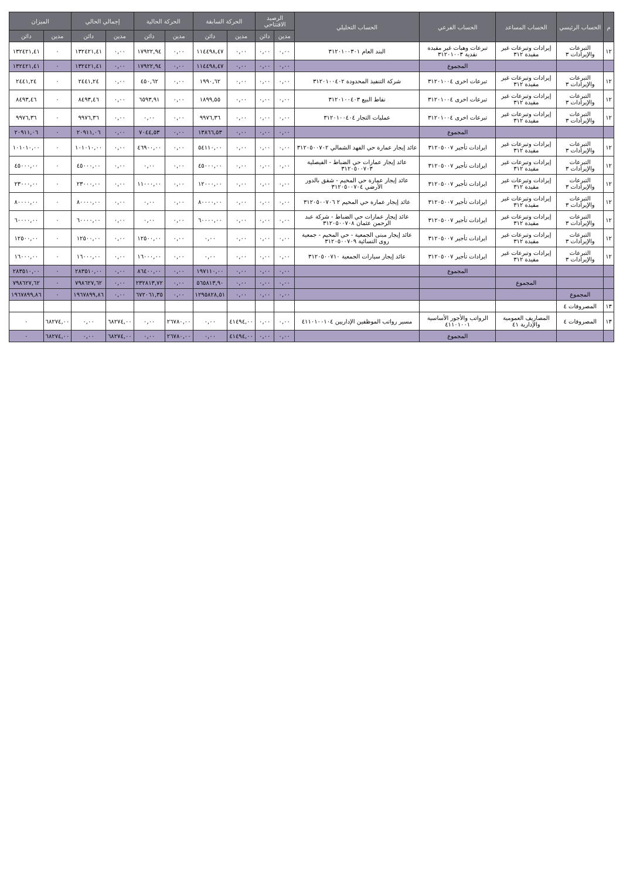| م | الحساب الرئيسي | الحساب المساعد | الحساب الفرعي | الحساب التحليلي | الرصيد الافتتاحي | | الحركة السابقة | | الحركة الحالية | | إجمالي الحالي | | الميزان | |
| --- | --- | --- | --- | --- | --- | --- | --- | --- | --- | --- | --- | --- | --- | --- |
| | | | | | مدين | دائن | مدين | دائن | مدين | دائن | مدين | دائن | مدين | دائن |
| ١٢ | التبرعات والإيرادات ٣ | إيرادات وتبرعات غير مقيدة ٣١٢ | تبرعات وهبات غير مقيدة نقدية ٣١٢٠١٠٠٣ | البند العام ٣١٢٠١٠٠٣٠١ | ٠,٠٠ | ٠,٠٠ | ٠,٠٠ | ١١٤٤٩٨,٤٧ | ٠,٠٠ | ١٧٩٢٢,٩٤ | ٠,٠٠ | ١٣٢٤٢١,٤١ | ٠ | ١٣٢٤٢١,٤١ |
| | | | المجموع | | ٠,٠٠ | ٠,٠٠ | ٠,٠٠ | ١١٤٤٩٨,٤٧ | ٠,٠٠ | ١٧٩٢٢,٩٤ | ٠,٠٠ | ١٣٢٤٢١,٤١ | ٠ | ١٣٢٤٢١,٤١ |
| ١٢ | التبرعات والإيرادات ٣ | إيرادات وتبرعات غير مقيدة ٣١٢ | تبرعات اخرى ٣١٢٠١٠٠٤ | شركة التنفيذ المحدودة ٣١٢٠١٠٠٤٠٢ | ٠,٠٠ | ٠,٠٠ | ٠,٠٠ | ١٩٩٠,٦٢ | ٠,٠٠ | ٤٥٠,٦٢ | ٠,٠٠ | ٢٤٤١,٢٤ | ٠ | ٢٤٤١,٢٤ |
| ١٢ | التبرعات والإيرادات ٣ | إيرادات وتبرعات غير مقيدة ٣١٢ | تبرعات اخرى ٣١٢٠١٠٠٤ | نقاط البيع ٣١٢٠١٠٠٤٠٣ | ٠,٠٠ | ٠,٠٠ | ٠,٠٠ | ١٨٩٩,٥٥ | ٠,٠٠ | ٦٥٩٣,٩١ | ٠,٠٠ | ٨٤٩٣,٤٦ | ٠ | ٨٤٩٣,٤٦ |
| ١٢ | التبرعات والإيرادات ٣ | إيرادات وتبرعات غير مقيدة ٣١٢ | تبرعات اخرى ٣١٢٠١٠٠٤ | عمليات التجار ٣١٢٠١٠٠٤٠٤ | ٠,٠٠ | ٠,٠٠ | ٠,٠٠ | ٩٩٧٦,٣٦ | ٠,٠٠ | ٠,٠٠ | ٠,٠٠ | ٩٩٧٦,٣٦ | ٠ | ٩٩٧٦,٣٦ |
| | | | المجموع | | ٠,٠٠ | ٠,٠٠ | ٠,٠٠ | ١٣٨٦٦,٥٣ | ٠,٠٠ | ٧٠٤٤,٥٣ | ٠,٠٠ | ٢٠٩١١,٠٦ | ٠ | ٢٠٩١١,٠٦ |
| ١٢ | التبرعات والإيرادات ٣ | إيرادات وتبرعات غير مقيدة ٣١٢ | ايرادات تأجير ٣١٢٠٥٠٠٧ | عائد إيجار عمارة حي الفهد الشمالي ٣١٢٠٥٠٠٧٠٢ | ٠,٠٠ | ٠,٠٠ | ٠,٠٠ | ٥٤١١٠,٠٠ | ٠,٠٠ | ٤٦٩٠٠,٠٠ | ٠,٠٠ | ١٠١٠١٠,٠٠ | ٠ | ١٠١٠١٠,٠٠ |
| ١٢ | التبرعات والإيرادات ٣ | إيرادات وتبرعات غير مقيدة ٣١٢ | ايرادات تأجير ٣١٢٠٥٠٠٧ | عائد إيجار عمارات حي الضباط - الفيصلية ٣١٢٠٥٠٠٧٠٣ | ٠,٠٠ | ٠,٠٠ | ٠,٠٠ | ٤٥٠٠٠,٠٠ | ٠,٠٠ | ٠,٠٠ | ٠,٠٠ | ٤٥٠٠٠,٠٠ | ٠ | ٤٥٠٠٠,٠٠ |
| ١٢ | التبرعات والإيرادات ٣ | إيرادات وتبرعات غير مقيدة ٣١٢ | ايرادات تأجير ٣١٢٠٥٠٠٧ | عائد إيجار عمارة حي المخيم - شقق بالدور الأرضي ٣١٢٠٥٠٠٧٠٤ | ٠,٠٠ | ٠,٠٠ | ٠,٠٠ | ١٢٠٠٠,٠٠ | ٠,٠٠ | ١١٠٠٠,٠٠ | ٠,٠٠ | ٢٣٠٠٠,٠٠ | ٠ | ٢٣٠٠٠,٠٠ |
| ١٢ | التبرعات والإيرادات ٣ | إيرادات وتبرعات غير مقيدة ٣١٢ | ايرادات تأجير ٣١٢٠٥٠٠٧ | عائد إيجار عمارة حي المخيم ٢ ٣١٢٠٥٠٠٧٠٦ | ٠,٠٠ | ٠,٠٠ | ٠,٠٠ | ٨٠٠٠٠,٠٠ | ٠,٠٠ | ٠,٠٠ | ٠,٠٠ | ٨٠٠٠٠,٠٠ | ٠ | ٨٠٠٠٠,٠٠ |
| ١٢ | التبرعات والإيرادات ٣ | إيرادات وتبرعات غير مقيدة ٣١٢ | ايرادات تأجير ٣١٢٠٥٠٠٧ | عائد إيجار عمارات حي الضباط - شركة عبد الرحمن عثمان ٣١٢٠٥٠٠٧٠٨ | ٠,٠٠ | ٠,٠٠ | ٠,٠٠ | ٦٠٠٠٠,٠٠ | ٠,٠٠ | ٠,٠٠ | ٠,٠٠ | ٦٠٠٠٠,٠٠ | ٠ | ٦٠٠٠٠,٠٠ |
| ١٢ | التبرعات والإيرادات ٣ | إيرادات وتبرعات غير مقيدة ٣١٢ | ايرادات تأجير ٣١٢٠٥٠٠٧ | عائد إيجار مبنى الجمعية - حي المخيم - جمعية روى النسائية ٣١٢٠٥٠٠٧٠٩ | ٠,٠٠ | ٠,٠٠ | ٠,٠٠ | ٠,٠٠ | ٠,٠٠ | ١٢٥٠٠,٠٠ | ٠,٠٠ | ١٢٥٠٠,٠٠ | ٠ | ١٢٥٠٠,٠٠ |
| ١٢ | التبرعات والإيرادات ٣ | إيرادات وتبرعات غير مقيدة ٣١٢ | ايرادات تأجير ٣١٢٠٥٠٠٧ | عائد إيجار سيارات الجمعية ٣١٢٠٥٠٠٧١٠ | ٠,٠٠ | ٠,٠٠ | ٠,٠٠ | ٠,٠٠ | ٠,٠٠ | ١٦٠٠٠,٠٠ | ٠,٠٠ | ١٦٠٠٠,٠٠ | ٠ | ١٦٠٠٠,٠٠ |
| | | | المجموع | | ٠,٠٠ | ٠,٠٠ | ٠,٠٠ | ١٩٧١١٠,٠٠ | ٠,٠٠ | ٨٦٤٠٠,٠٠ | ٠,٠٠ | ٢٨٣٥١٠,٠٠ | ٠ | ٢٨٣٥١٠,٠٠ |
| | | المجموع | | | ٠,٠٠ | ٠,٠٠ | ٠,٠٠ | ٥٦٥٨١٣,٩٠ | ٠,٠٠ | ٢٣٢٨١٣,٧٢ | ٠,٠٠ | ٧٩٨٦٢٧,٦٢ | ٠ | ٧٩٨٦٢٧,٦٢ |
| | المجموع | | | | ٠,٠٠ | ٠,٠٠ | ٠,٠٠ | ١٢٩٥٨٢٨,٥١ | ٠,٠٠ | ٦٧٢٠٦١,٣٥ | ٠,٠٠ | ١٩٦٧٨٩٩,٨٦ | ٠ | ١٩٦٧٨٩٩,٨٦ |
| ١٣ | المصروفات ٤ | | | | | | | | | | | | | |
| ١٣ | المصروفات ٤ | المصاريف العمومية والإدارية ٤١ | الرواتب والأجور الأساسية ٤١١٠١٠٠١ | مسير رواتب الموظفين الإداريين ٤١١٠١٠٠١٠٤ | ٠,٠٠ | ٠,٠٠ | ٤١٤٩٤,٠٠ | ٠,٠٠ | ٢٦٧٨٠,٠٠ | ٠,٠٠ | ٦٨٢٧٤,٠٠ | ٠,٠٠ | ٦٨٢٧٤,٠٠ | ٠ |
| | | | المجموع | | ٠,٠٠ | ٠,٠٠ | ٤١٤٩٤,٠٠ | ٠,٠٠ | ٢٦٧٨٠,٠٠ | ٠,٠٠ | ٦٨٢٧٤,٠٠ | ٠,٠٠ | ٦٨٢٧٤,٠٠ | ٠ |